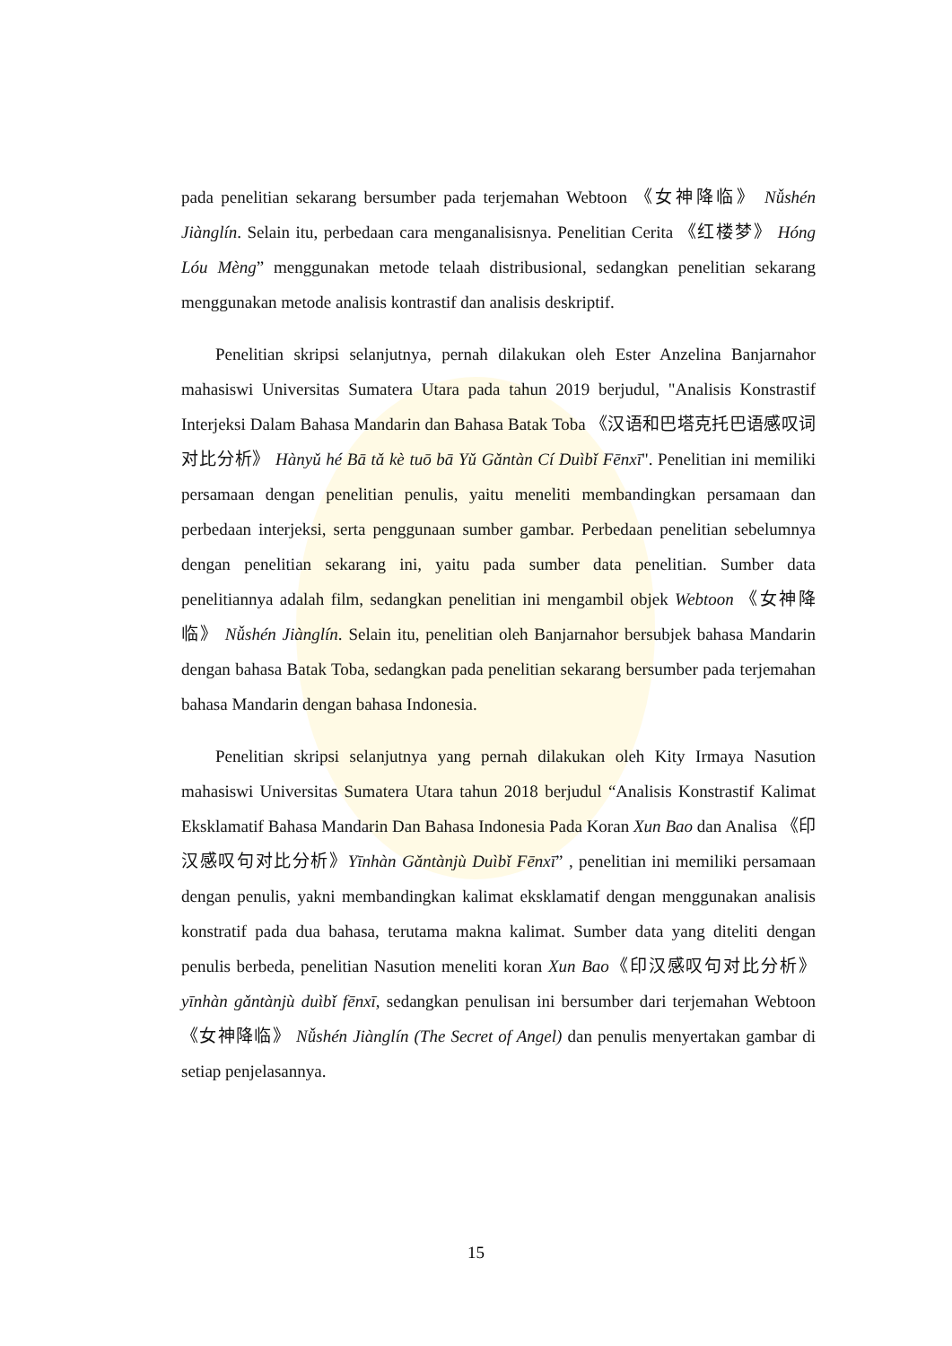pada penelitian sekarang bersumber pada terjemahan Webtoon 《女神降临》 Nǚshén Jiànglín. Selain itu, perbedaan cara menganalisisnya. Penelitian Cerita 《红楼梦》 Hóng Lóu Mèng” menggunakan metode telaah distribusional, sedangkan penelitian sekarang menggunakan metode analisis kontrastif dan analisis deskriptif.
Penelitian skripsi selanjutnya, pernah dilakukan oleh Ester Anzelina Banjarnahor mahasiswi Universitas Sumatera Utara pada tahun 2019 berjudul, "Analisis Konstrastif Interjeksi Dalam Bahasa Mandarin dan Bahasa Batak Toba 《汉语和巴塔克托巴语感叹词对比分析》 Hànyǔ hé Bā tǎ kè tuō bā Yǔ Gǎntàn Cí Duìbǐ Fēnxī". Penelitian ini memiliki persamaan dengan penelitian penulis, yaitu meneliti membandingkan persamaan dan perbedaan interjeksi, serta penggunaan sumber gambar. Perbedaan penelitian sebelumnya dengan penelitian sekarang ini, yaitu pada sumber data penelitian. Sumber data penelitiannya adalah film, sedangkan penelitian ini mengambil objek Webtoon 《女神降临》 Nǚshén Jiànglín. Selain itu, penelitian oleh Banjarnahor bersubjek bahasa Mandarin dengan bahasa Batak Toba, sedangkan pada penelitian sekarang bersumber pada terjemahan bahasa Mandarin dengan bahasa Indonesia.
Penelitian skripsi selanjutnya yang pernah dilakukan oleh Kity Irmaya Nasution mahasiswi Universitas Sumatera Utara tahun 2018 berjudul “Analisis Konstrastif Kalimat Eksklamatif Bahasa Mandarin Dan Bahasa Indonesia Pada Koran Xun Bao dan Analisa 《印汉感叹句对比分析》Yīnhàn Gǎntànjù Duìbǐ Fēnxī” , penelitian ini memiliki persamaan dengan penulis, yakni membandingkan kalimat eksklamatif dengan menggunakan analisis konstratif pada dua bahasa, terutama makna kalimat. Sumber data yang diteliti dengan penulis berbeda, penelitian Nasution meneliti koran Xun Bao《印汉感叹句对比分析》 yīnhàn gǎntànjù duìbǐ fēnxī, sedangkan penulisan ini bersumber dari terjemahan Webtoon 《女神降临》 Nǚshén Jiànglín (The Secret of Angel) dan penulis menyertakan gambar di setiap penjelasannya.
15